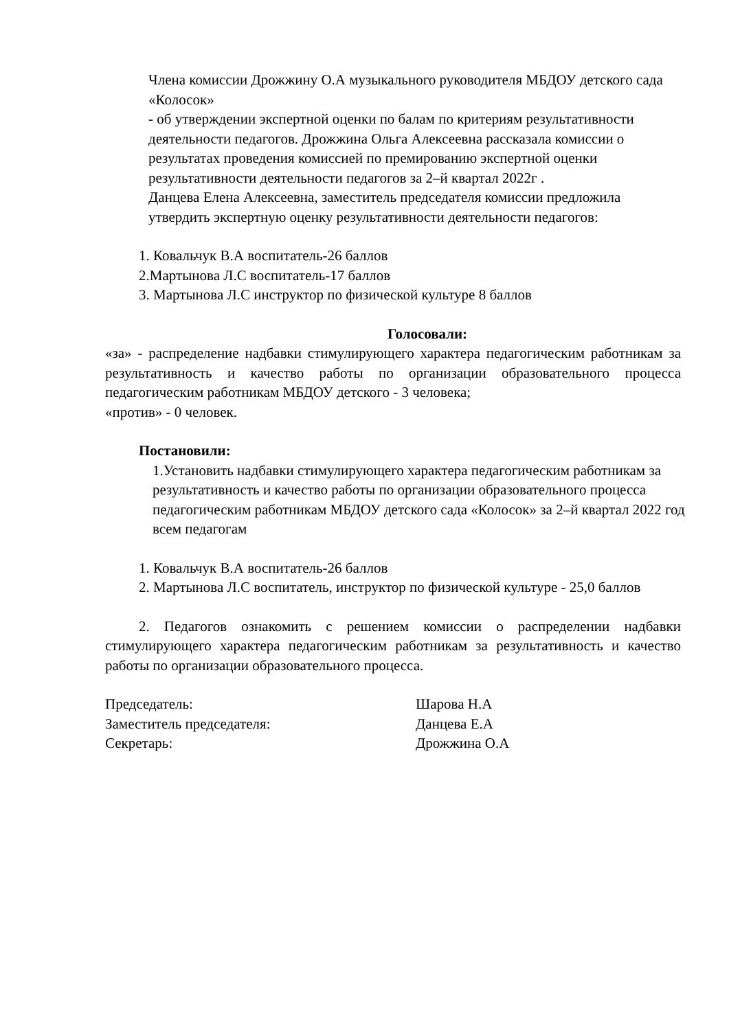Члена комиссии Дрожжину О.А музыкального руководителя МБДОУ детского сада «Колосок»
- об утверждении экспертной оценки по балам по критериям результативности деятельности педагогов. Дрожжина Ольга Алексеевна рассказала комиссии о результатах проведения комиссией по премированию экспертной оценки результативности деятельности педагогов за 2–й квартал 2022г .
Данцева Елена Алексеевна, заместитель председателя комиссии предложила утвердить экспертную оценку результативности деятельности педагогов:
1. Ковальчук В.А воспитатель-26 баллов
2.Мартынова Л.С воспитатель-17 баллов
3. Мартынова Л.С инструктор по физической культуре 8 баллов
Голосовали:
«за» - распределение надбавки стимулирующего характера педагогическим работникам за результативность и качество работы по организации образовательного процесса педагогическим работникам МБДОУ детского - 3 человека;
«против» - 0 человек.
Постановили:
1.Установить надбавки стимулирующего характера педагогическим работникам за результативность и качество работы по организации образовательного процесса педагогическим работникам МБДОУ детского сада «Колосок» за 2–й квартал 2022 год всем педагогам
1. Ковальчук В.А воспитатель-26 баллов
2. Мартынова Л.С воспитатель, инструктор по физической культуре - 25,0 баллов
2. Педагогов ознакомить с решением комиссии о распределении надбавки стимулирующего характера педагогическим работникам за результативность и качество работы по организации образовательного процесса.
Председатель: Шарова Н.А
Заместитель председателя: Данцева Е.А
Секретарь: Дрожжина О.А